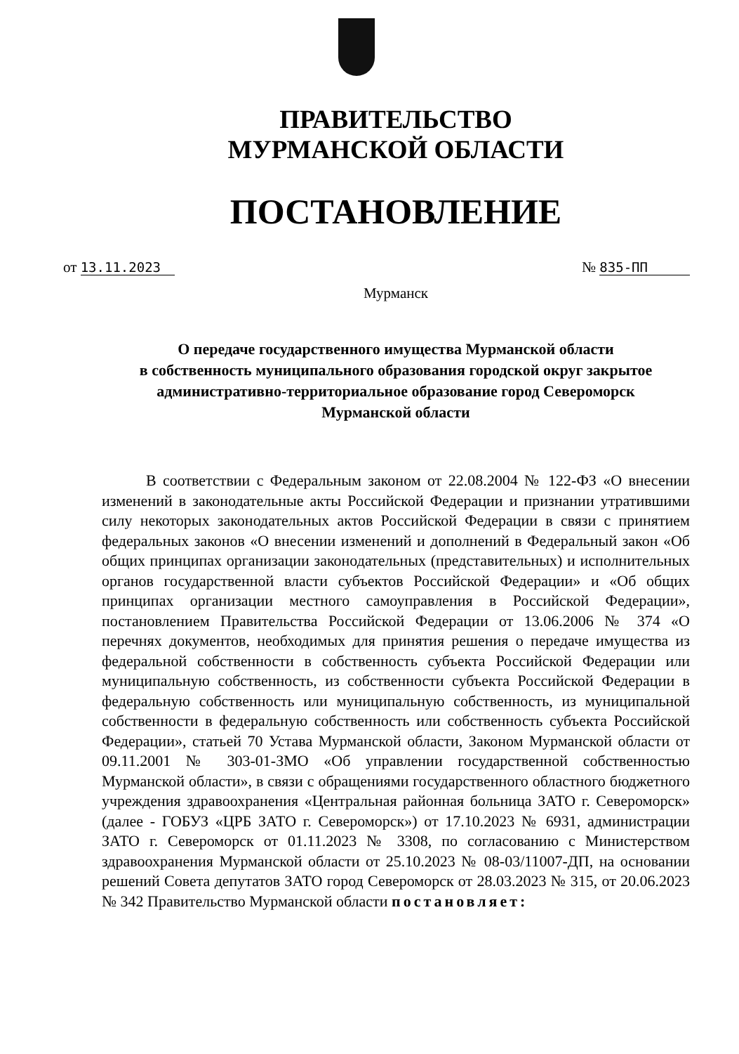ПРАВИТЕЛЬСТВО
МУРМАНСКОЙ ОБЛАСТИ
ПОСТАНОВЛЕНИЕ
от 13.11.2023 № 835-ПП
Мурманск
О передаче государственного имущества Мурманской области
в собственность муниципального образования городской округ закрытое
административно-территориальное образование город Североморск
Мурманской области
В соответствии с Федеральным законом от 22.08.2004 № 122-ФЗ «О внесении изменений в законодательные акты Российской Федерации и признании утратившими силу некоторых законодательных актов Российской Федерации в связи с принятием федеральных законов «О внесении изменений и дополнений в Федеральный закон «Об общих принципах организации законодательных (представительных) и исполнительных органов государственной власти субъектов Российской Федерации» и «Об общих принципах организации местного самоуправления в Российской Федерации», постановлением Правительства Российской Федерации от 13.06.2006 № 374 «О перечнях документов, необходимых для принятия решения о передаче имущества из федеральной собственности в собственность субъекта Российской Федерации или муниципальную собственность, из собственности субъекта Российской Федерации в федеральную собственность или муниципальную собственность, из муниципальной собственности в федеральную собственность или собственность субъекта Российской Федерации», статьей 70 Устава Мурманской области, Законом Мурманской области от 09.11.2001 № 303-01-ЗМО «Об управлении государственной собственностью Мурманской области», в связи с обращениями государственного областного бюджетного учреждения здравоохранения «Центральная районная больница ЗАТО г. Североморск» (далее - ГОБУЗ «ЦРБ ЗАТО г. Североморск») от 17.10.2023 № 6931, администрации ЗАТО г. Североморск от 01.11.2023 № 3308, по согласованию с Министерством здравоохранения Мурманской области от 25.10.2023 № 08-03/11007-ДП, на основании решений Совета депутатов ЗАТО город Североморск от 28.03.2023 № 315, от 20.06.2023 № 342 Правительство Мурманской области постановляет: